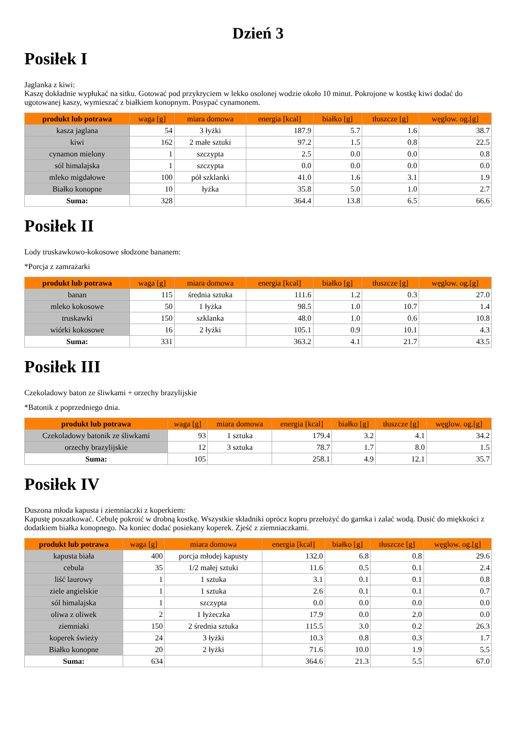Dzień 3
Posiłek I
Jaglanka z kiwi:
Kaszę dokładnie wypłukać na sitku. Gotować pod przykryciem w lekko osolonej wodzie około 10 minut. Pokrojone w kostkę kiwi dodać do ugotowanej kaszy, wymieszać z białkiem konopnym. Posypać cynamonem.
| produkt lub potrawa | waga [g] | miara domowa | energia [kcal] | białko [g] | tłuszcze [g] | węglow. og.[g] |
| --- | --- | --- | --- | --- | --- | --- |
| kasza jaglana | 54 | 3 łyżki | 187.9 | 5.7 | 1.6 | 38.7 |
| kiwi | 162 | 2 małe sztuki | 97.2 | 1.5 | 0.8 | 22.5 |
| cynamon mielony | 1 | szczypta | 2.5 | 0.0 | 0.0 | 0.8 |
| sól himalajska | 1 | szczypta | 0.0 | 0.0 | 0.0 | 0.0 |
| mleko migdałowe | 100 | pół szklanki | 41.0 | 1.6 | 3.1 | 1.9 |
| Białko konopne | 10 | łyżka | 35.8 | 5.0 | 1.0 | 2.7 |
| Suma: | 328 | | 364.4 | 13.8 | 6.5 | 66.6 |
Posiłek II
Lody truskawkowo-kokosowe słodzone bananem:
*Porcja z zamrażarki
| produkt lub potrawa | waga [g] | miara domowa | energia [kcal] | białko [g] | tłuszcze [g] | węglow. og.[g] |
| --- | --- | --- | --- | --- | --- | --- |
| banan | 115 | średnia sztuka | 111.6 | 1.2 | 0.3 | 27.0 |
| mleko kokosowe | 50 | 1 łyżka | 98.5 | 1.0 | 10.7 | 1.4 |
| truskawki | 150 | szklanka | 48.0 | 1.0 | 0.6 | 10.8 |
| wiórki kokosowe | 16 | 2 łyżki | 105.1 | 0.9 | 10.1 | 4.3 |
| Suma: | 331 | | 363.2 | 4.1 | 21.7 | 43.5 |
Posiłek III
Czekoladowy baton ze śliwkami + orzechy brazylijskie
*Batonik z poprzedniego dnia.
| produkt lub potrawa | waga [g] | miara domowa | energia [kcal] | białko [g] | tłuszcze [g] | węglow. og.[g] |
| --- | --- | --- | --- | --- | --- | --- |
| Czekoladowy batonik ze śliwkami | 93 | 1 sztuka | 179.4 | 3.2 | 4.1 | 34.2 |
| orzechy brazylijskie | 12 | 3 sztuka | 78.7 | 1.7 | 8.0 | 1.5 |
| Suma: | 105 | | 258.1 | 4.9 | 12.1 | 35.7 |
Posiłek IV
Duszona młoda kapusta i ziemniaczki z koperkiem:
Kapustę poszatkować. Cebulę pokroić w drobną kostkę. Wszystkie składniki oprócz kopru przełożyć do garnka i zalać wodą. Dusić do miękkości z dodatkiem białka konopnego. Na koniec dodać posiekany koperek. Zjeść z ziemniaczkami.
| produkt lub potrawa | waga [g] | miara domowa | energia [kcal] | białko [g] | tłuszcze [g] | węglow. og.[g] |
| --- | --- | --- | --- | --- | --- | --- |
| kapusta biała | 400 | porcja młodej kapusty | 132.0 | 6.8 | 0.8 | 29.6 |
| cebula | 35 | 1/2 małej sztuki | 11.6 | 0.5 | 0.1 | 2.4 |
| liść laurowy | 1 | 1 sztuka | 3.1 | 0.1 | 0.1 | 0.8 |
| ziele angielskie | 1 | 1 sztuka | 2.6 | 0.1 | 0.1 | 0.7 |
| sól himalajska | 1 | szczypta | 0.0 | 0.0 | 0.0 | 0.0 |
| oliwa z oliwek | 2 | 1 łyżeczka | 17.9 | 0.0 | 2.0 | 0.0 |
| ziemniaki | 150 | 2 średnia sztuka | 115.5 | 3.0 | 0.2 | 26.3 |
| koperek świeży | 24 | 3 łyżki | 10.3 | 0.8 | 0.3 | 1.7 |
| Białko konopne | 20 | 2 łyżki | 71.6 | 10.0 | 1.9 | 5.5 |
| Suma: | 634 | | 364.6 | 21.3 | 5.5 | 67.0 |